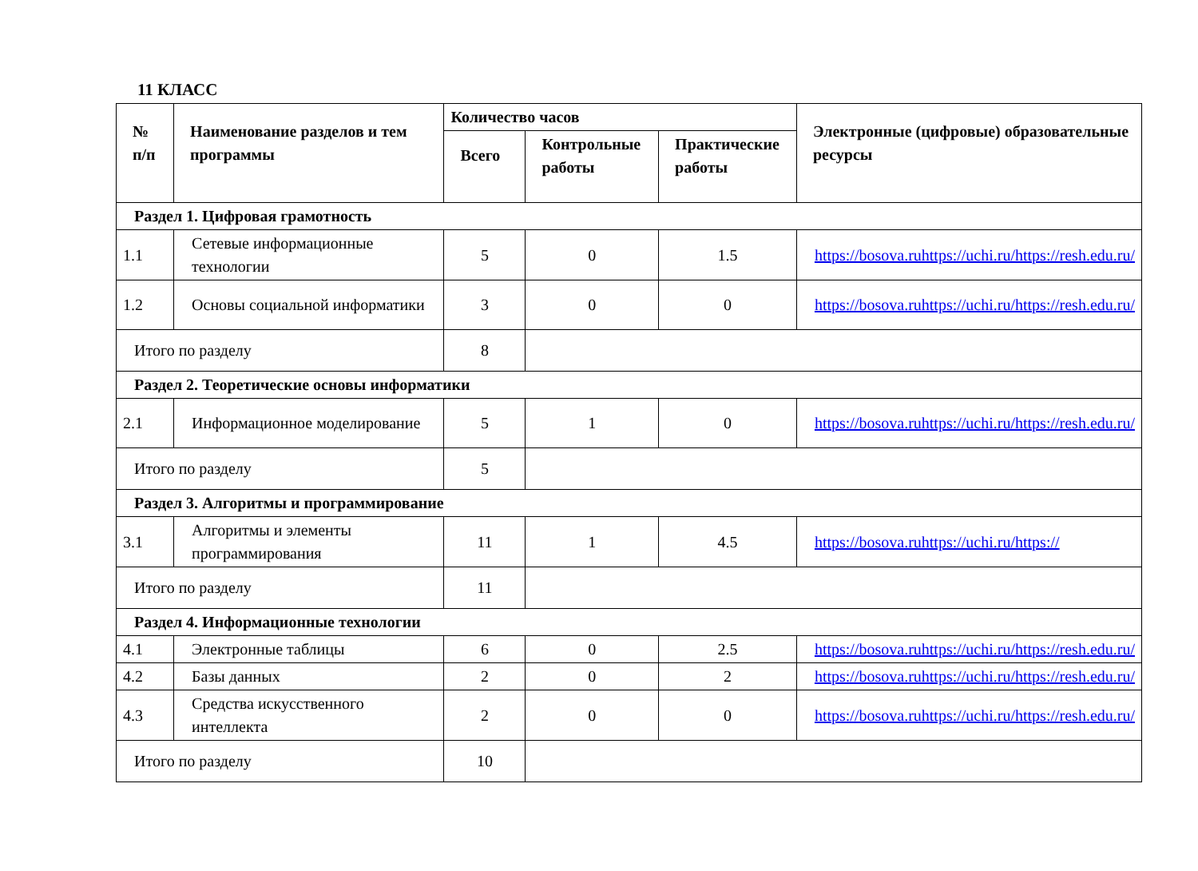11 КЛАСС
| № п/п | Наименование разделов и тем программы | Количество часов | | | Электронные (цифровые) образовательные ресурсы |
| --- | --- | --- | --- | --- | --- |
| | | Всего | Контрольные работы | Практические работы | |
| Раздел 1. Цифровая грамотность | | | | | |
| 1.1 | Сетевые информационные технологии | 5 | 0 | 1.5 | https://bosova.ruhttps://uchi.ru/https://resh.edu.ru/ |
| 1.2 | Основы социальной информатики | 3 | 0 | 0 | https://bosova.ruhttps://uchi.ru/https://resh.edu.ru/ |
| Итого по разделу | | 8 | | | |
| Раздел 2. Теоретические основы информатики | | | | | |
| 2.1 | Информационное моделирование | 5 | 1 | 0 | https://bosova.ruhttps://uchi.ru/https://resh.edu.ru/ |
| Итого по разделу | | 5 | | | |
| Раздел 3. Алгоритмы и программирование | | | | | |
| 3.1 | Алгоритмы и элементы программирования | 11 | 1 | 4.5 | https://bosova.ruhttps://uchi.ru/https:// |
| Итого по разделу | | 11 | | | |
| Раздел 4. Информационные технологии | | | | | |
| 4.1 | Электронные таблицы | 6 | 0 | 2.5 | https://bosova.ruhttps://uchi.ru/https://resh.edu.ru/ |
| 4.2 | Базы данных | 2 | 0 | 2 | https://bosova.ruhttps://uchi.ru/https://resh.edu.ru/ |
| 4.3 | Средства искусственного интеллекта | 2 | 0 | 0 | https://bosova.ruhttps://uchi.ru/https://resh.edu.ru/ |
| Итого по разделу | | 10 | | | |